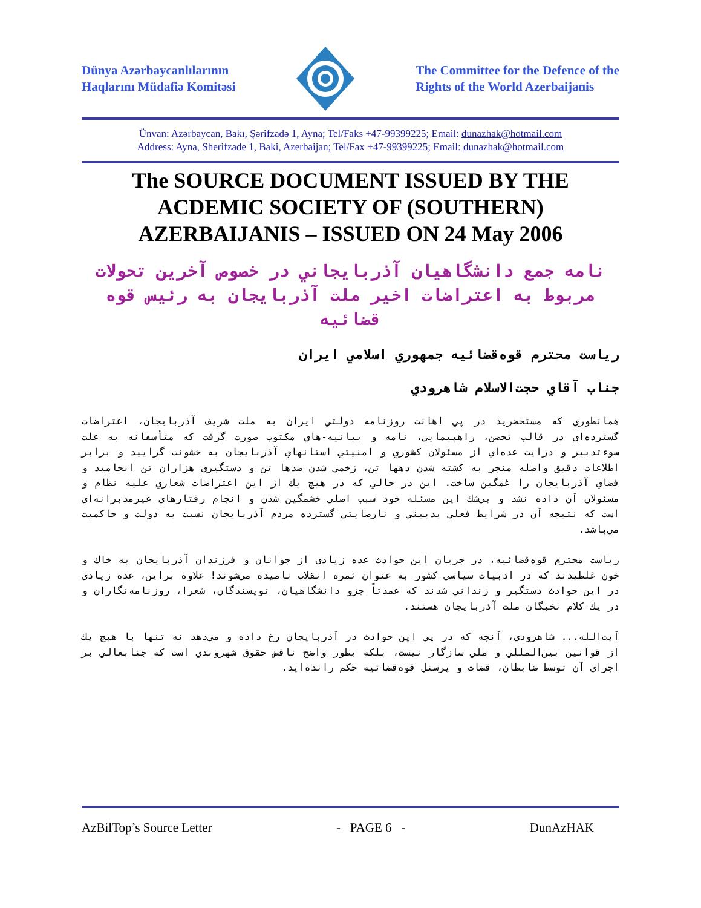Dünya Azərbaycanlılarının
Haqlarını Müdafiə Komitəsi
The Committee for the Defence of the
Rights of the World Azerbaijanis
Ünvan: Azərbaycan, Bakı, Şərifzadə 1, Ayna; Tel/Faks +47-99399225; Email: dunazhak@hotmail.com
Address: Ayna, Sherifzade 1, Baki, Azerbaijan; Tel/Fax +47-99399225; Email: dunazhak@hotmail.com
The SOURCE DOCUMENT ISSUED BY THE ACDEMIC SOCIETY OF (SOUTHERN) AZERBAIJANIS – ISSUED ON 24 May 2006
نامه جمع دانشگاهيان آذربايجاني در خصوص آخرين تحولات مربوط به اعتراضات اخير ملت آذربايجان به رئيس قوه قضائيه
رياست محترم قوه‌قضائيه جمهوري اسلامي ايران
جناب آقاي حجت‌الاسلام شاهرودي
همانطوري كه مستحضريد در پي اهانت روزنامه دولتي ايران به ملت شريف آذربايجان، اعتراضات گسترده‌اي در قالب تحصن، راهپيمايي، نامه و بيانيه-هاي مكتوب صورت گرفت كه متأسفانه به علت سوءتدبير و درايت عده‌اي از مسئولان كشوري و امنيتي استانهاي آذربايجان به خشونت گراييد و برابر اطلاعات دقيق واصله منجر به كشته شدن دهها تن، زخمي شدن صدها تن و دستگيري هزاران تن انجاميد و فضاي آذربايجان را غمگين ساخت. اين در حالي كه در هيچ يك از اين اعتراضات شعاري عليه نظام و مسئولان آن داده نشد و بي‌شك اين مسئله خود سبب اصلي خشمگين شدن و انجام رفتارهاي غيرمدبرانه‌اي است كه نتيجه آن در شرايط فعلي بدبيني و نارضايتي گسترده مردم آذربايجان نسبت به دولت و حاكميت مي‌باشد.
رياست محترم قوه‌قضائيه، در جريان اين حوادث عده زيادي از جوانان و فرزندان آذربايجان به خاك و خون غلطيدند كه در ادبيات سياسي كشور به عنوان ثمره انقلاب ناميده مي‌شوند! علاوه براين، عده زيادي در اين حوادث دستگير و زنداني شدند كه عمدتاً جزو دانشگاهيان، نويسندگان، شعرا، روزنامه‌نگاران و در يك كلام نخبگان ملت آذربايجان هستند.
آيت‌الله... شاهرودي، آنچه كه در پي اين حوادث در آذربايجان رخ داده و مي‌دهد نه تنها با هيچ يك از قوانين بين‌المللي و ملي سازگار نيست، بلكه بطور واضح ناقض حقوق شهروندي است كه جنابعالي بر اجراي آن توسط ضابطان، قضات و پرسنل قوه‌قضائيه حكم رانده‌ايد.
AzBilTop’s Source Letter - PAGE 6 - DunAzHAK